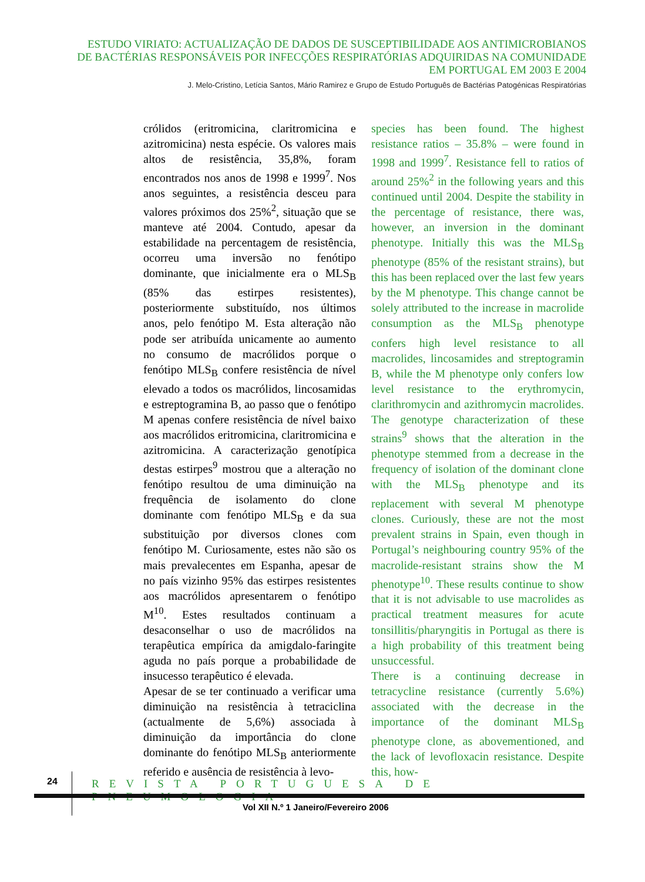ESTUDO VIRIATO: ACTUALIZAÇÃO DE DADOS DE SUSCEPTIBILIDADE AOS ANTIMICROBIANOS
DE BACTÉRIAS RESPONSÁVEIS POR INFECÇÕES RESPIRATÓRIAS ADQUIRIDAS NA COMUNIDADE
EM PORTUGAL EM 2003 E 2004
J. Melo-Cristino, Letícia Santos, Mário Ramirez e Grupo de Estudo Português de Bactérias Patogénicas Respiratórias
crólidos (eritromicina, claritromicina e azitromicina) nesta espécie. Os valores mais altos de resistência, 35,8%, foram encontrados nos anos de 1998 e 1999<sup>7</sup>. Nos anos seguintes, a resistência desceu para valores próximos dos 25%<sup>2</sup>, situação que se manteve até 2004. Contudo, apesar da estabilidade na percentagem de resistência, ocorreu uma inversão no fenótipo dominante, que inicialmente era o MLS<sub>B</sub> (85% das estirpes resistentes), posteriormente substituído, nos últimos anos, pelo fenótipo M. Esta alteração não pode ser atribuída unicamente ao aumento no consumo de macrólidos porque o fenótipo MLS<sub>B</sub> confere resistência de nível elevado a todos os macrólidos, lincosamidas e estreptogramina B, ao passo que o fenótipo M apenas confere resistência de nível baixo aos macrólidos eritromicina, claritromicina e azitromicina. A caracterização genotípica destas estirpes<sup>9</sup> mostrou que a alteração no fenótipo resultou de uma diminuição na frequência de isolamento do clone dominante com fenótipo MLS<sub>B</sub> e da sua substituição por diversos clones com fenótipo M. Curiosamente, estes não são os mais prevalecentes em Espanha, apesar de no país vizinho 95% das estirpes resistentes aos macrólidos apresentarem o fenótipo M<sup>10</sup>. Estes resultados continuam a desaconselhar o uso de macrólidos na terapêutica empírica da amigdalo-faringite aguda no país porque a probabilidade de insucesso terapêutico é elevada.
Apesar de se ter continuado a verificar uma diminuição na resistência à tetraciclina (actualmente de 5,6%) associada à diminuição da importância do clone dominante do fenótipo MLS<sub>B</sub> anteriormente referido e ausência de resistência à levo-
species has been found. The highest resistance ratios – 35.8% – were found in 1998 and 1999<sup>7</sup>. Resistance fell to ratios of around 25%<sup>2</sup> in the following years and this continued until 2004. Despite the stability in the percentage of resistance, there was, however, an inversion in the dominant phenotype. Initially this was the MLS<sub>B</sub> phenotype (85% of the resistant strains), but this has been replaced over the last few years by the M phenotype. This change cannot be solely attributed to the increase in macrolide consumption as the MLS<sub>B</sub> phenotype confers high level resistance to all macrolides, lincosamides and streptogramin B, while the M phenotype only confers low level resistance to the erythromycin, clarithromycin and azithromycin macrolides. The genotype characterization of these strains<sup>9</sup> shows that the alteration in the phenotype stemmed from a decrease in the frequency of isolation of the dominant clone with the MLS<sub>B</sub> phenotype and its replacement with several M phenotype clones. Curiously, these are not the most prevalent strains in Spain, even though in Portugal’s neighbouring country 95% of the macrolide-resistant strains show the M phenotype<sup>10</sup>. These results continue to show that it is not advisable to use macrolides as practical treatment measures for acute tonsillitis/pharyngitis in Portugal as there is a high probability of this treatment being unsuccessful.
There is a continuing decrease in tetracycline resistance (currently 5.6%) associated with the decrease in the importance of the dominant MLS<sub>B</sub> phenotype clone, as abovementioned, and the lack of levofloxacin resistance. Despite this, how-
24
REVISTA PORTUGUESA DE PNEUMOLOGIA
Vol XII N.º 1 Janeiro/Fevereiro 2006